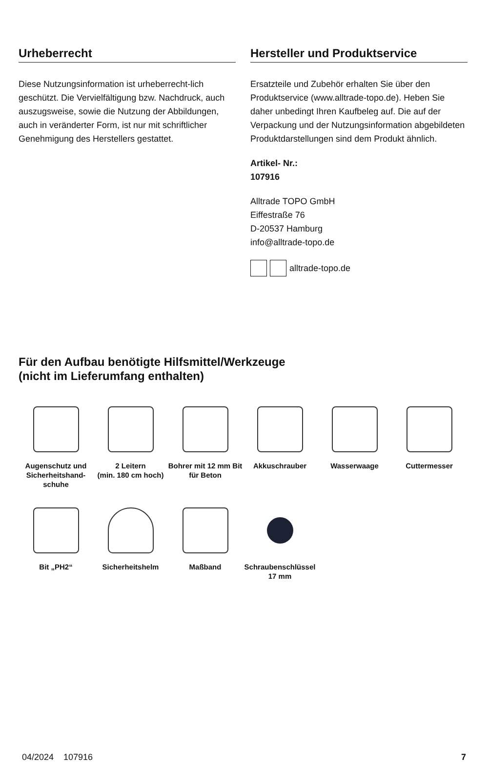Urheberrecht
Diese Nutzungsinformation ist urheberrecht-lich geschützt. Die Vervielfältigung bzw. Nachdruck, auch auszugsweise, sowie die Nutzung der Abbildungen, auch in veränderter Form, ist nur mit schriftlicher Genehmigung des Herstellers gestattet.
Hersteller und Produktservice
Ersatzteile und Zubehör erhalten Sie über den Produktservice (www.alltrade-topo.de). Heben Sie daher unbedingt Ihren Kaufbeleg auf. Die auf der Verpackung und der Nutzungsinformation abgebildeten Produktdarstellungen sind dem Produkt ähnlich.
Artikel- Nr.:
107916
Alltrade TOPO GmbH
Eiffestraße 76
D-20537 Hamburg
info@alltrade-topo.de
alltrade-topo.de
Für den Aufbau benötigte Hilfsmittel/Werkzeuge
(nicht im Lieferumfang enthalten)
Augenschutz und Sicherheitshand-schuhe
2 Leitern
(min. 180 cm hoch)
Bohrer mit 12 mm Bit für Beton
Akkuschrauber
Wasserwaage
Cuttermesser
Bit „PH2“
Sicherheitshelm
Maßband
Schraubenschlüssel
17 mm
04/2024 107916 7